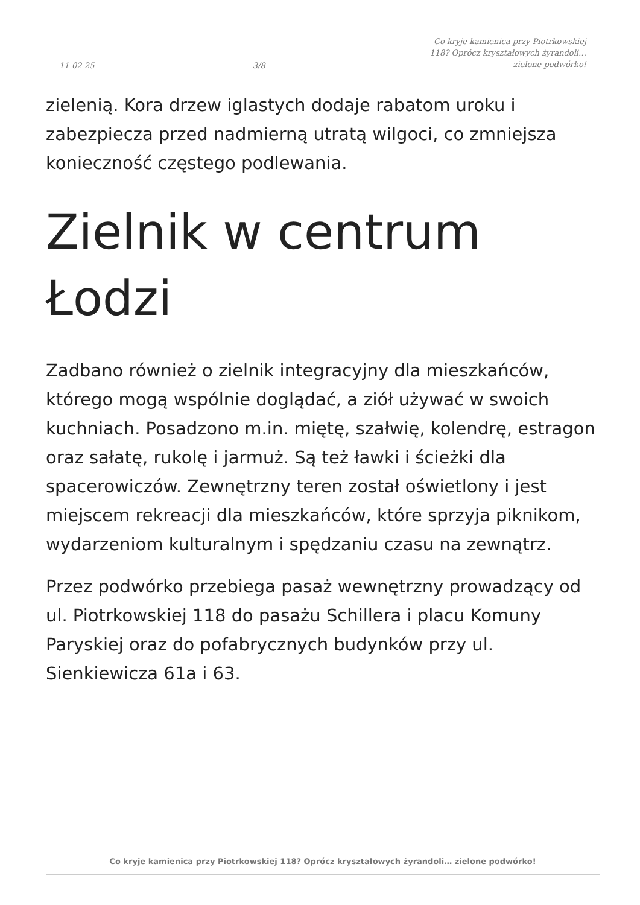11-02-25
3/8
Co kryje kamienica przy Piotrkowskiej 118? Oprócz kryształowych żyrandoli… zielone podwórko!
zielenią. Kora drzew iglastych dodaje rabatom uroku i zabezpiecza przed nadmierną utratą wilgoci, co zmniejsza konieczność częstego podlewania.
Zielnik w centrum Łodzi
Zadbano również o zielnik integracyjny dla mieszkańców, którego mogą wspólnie doglądać, a ziół używać w swoich kuchniach. Posadzono m.in. miętę, szałwię, kolendrę, estragon oraz sałatę, rukolę i jarmuż. Są też ławki i ścieżki dla spacerowiczów. Zewnętrzny teren został oświetlony i jest miejscem rekreacji dla mieszkańców, które sprzyja piknikom, wydarzeniom kulturalnym i spędzaniu czasu na zewnątrz.
Przez podwórko przebiega pasaż wewnętrzny prowadzący od ul. Piotrkowskiej 118 do pasażu Schillera i placu Komuny Paryskiej oraz do pofabrycznych budynków przy ul. Sienkiewicza 61a i 63.
Co kryje kamienica przy Piotrkowskiej 118? Oprócz kryształowych żyrandoli… zielone podwórko!